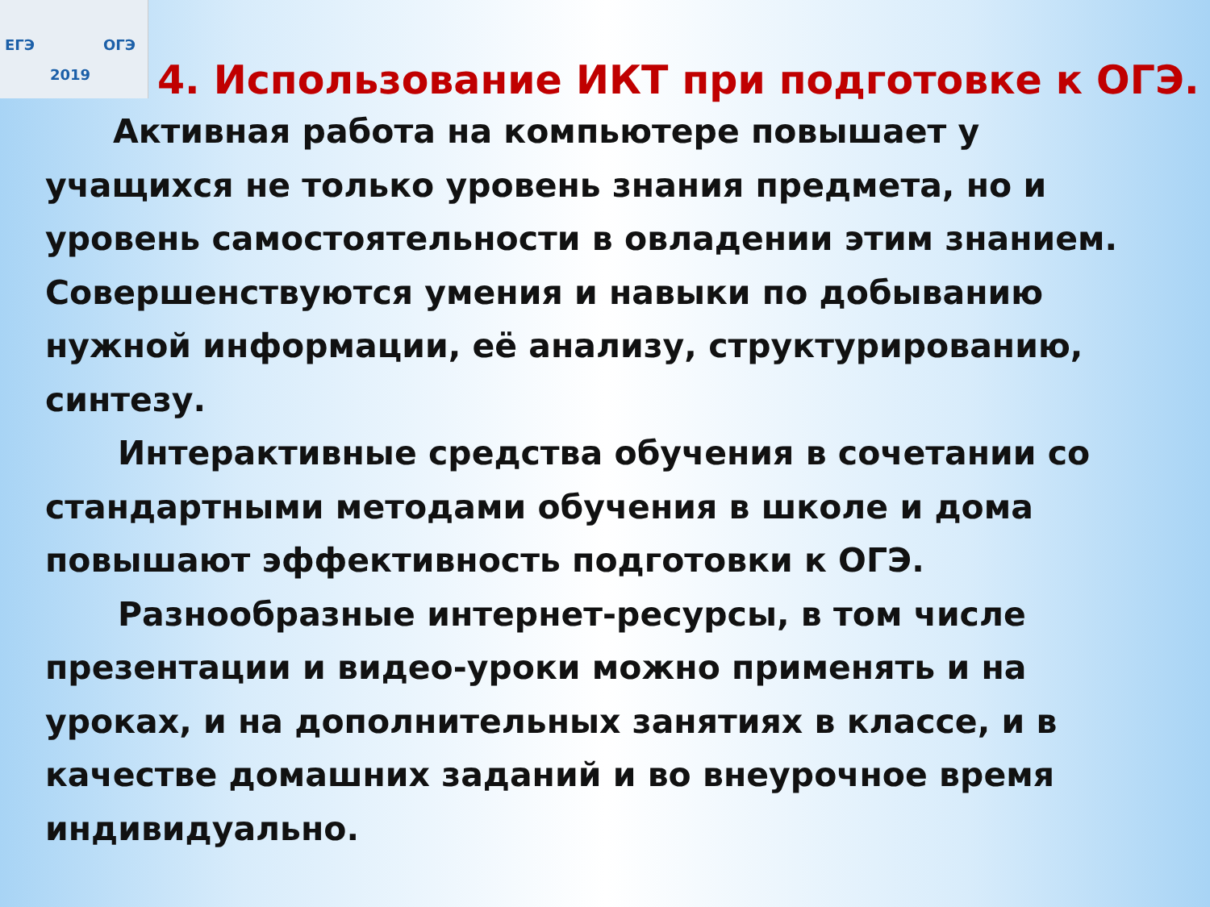ЕГЭ ОГЭ
2019
4. Использование ИКТ при подготовке к ОГЭ.
Активная работа на компьютере повышает у учащихся не только уровень знания предмета, но и уровень самостоятельности в овладении этим знанием. Совершенствуются умения и навыки по добыванию нужной информации, её анализу, структурированию, синтезу.
Интерактивные средства обучения в сочетании со стандартными методами обучения в школе и дома повышают эффективность подготовки к ОГЭ.
Разнообразные интернет-ресурсы, в том числе презентации и видео-уроки можно применять и на уроках, и на дополнительных занятиях в классе, и в качестве домашних заданий и во внеурочное время индивидуально.